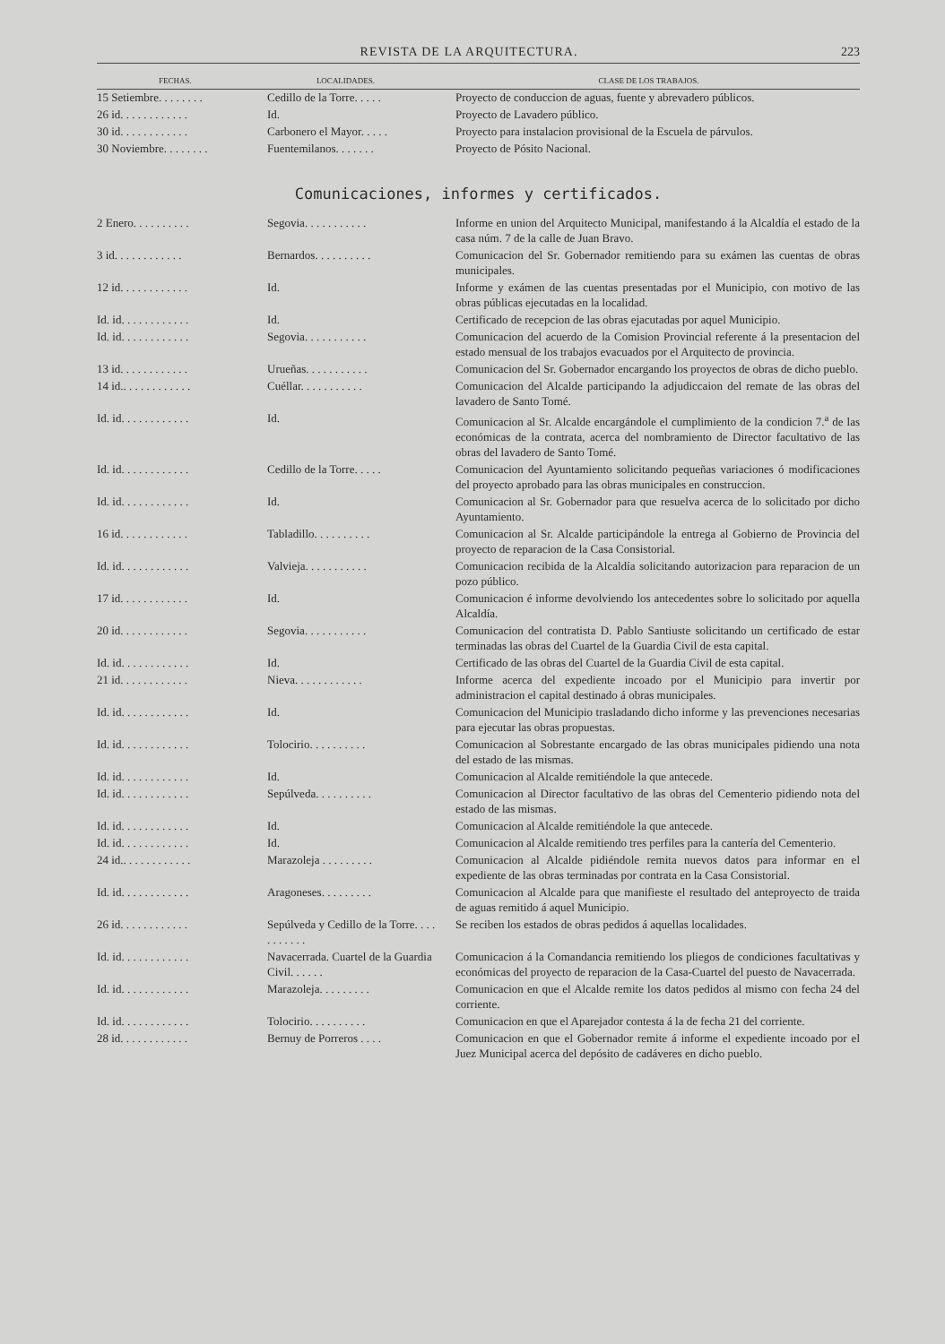REVISTA DE LA ARQUITECTURA. 223
| FECHAS. | LOCALIDADES. | CLASE DE LOS TRABAJOS. |
| --- | --- | --- |
| 15 Setiembre. . . . . . . . | Cedillo de la Torre. . . . . | Proyecto de conduccion de aguas, fuente y abrevadero públicos. |
| 26 id. . . . . . . . . . . . | Id. | Proyecto de Lavadero público. |
| 30 id. . . . . . . . . . . . | Carbonero el Mayor. . . . . | Proyecto para instalacion provisional de la Escuela de párvulos. |
| 30 Noviembre. . . . . . . . | Fuentemilanos. . . . . . . | Proyecto de Pósito Nacional. |
Comunicaciones, informes y certificados.
| 2 Enero. . . . . . . . . . | Segovia. . . . . . . . . . . | Informe en union del Arquitecto Municipal, manifestando á la Alcaldía el estado de la casa núm. 7 de la calle de Juan Bravo. |
| 3 id. . . . . . . . . . . . | Bernardos. . . . . . . . . . | Comunicacion del Sr. Gobernador remitiendo para su exámen las cuentas de obras municipales. |
| 12 id. . . . . . . . . . . . | Id. | Informe y exámen de las cuentas presentadas por el Municipio, con motivo de las obras públicas ejecutadas en la localidad. |
| Id. id. . . . . . . . . . . . | Id. | Certificado de recepcion de las obras ejacutadas por aquel Municipio. |
| Id. id. . . . . . . . . . . . | Segovia. . . . . . . . . . . | Comunicacion del acuerdo de la Comision Provincial referente á la presentacion del estado mensual de los trabajos evacuados por el Arquitecto de provincia. |
| 13 id. . . . . . . . . . . . | Urueñas. . . . . . . . . . . | Comunicacion del Sr. Gobernador encargando los proyectos de obras de dicho pueblo. |
| 14 id.. . . . . . . . . . . . | Cuéllar. . . . . . . . . . . | Comunicacion del Alcalde participando la adjudiccaion del remate de las obras del lavadero de Santo Tomé. |
| Id. id. . . . . . . . . . . . | Id. | Comunicacion al Sr. Alcalde encargándole el cumplimiento de la condicion 7.<sup>a</sup> de las económicas de la contrata, acerca del nombramiento de Director facultativo de las obras del lavadero de Santo Tomé. |
| Id. id. . . . . . . . . . . . | Cedillo de la Torre. . . . . | Comunicacion del Ayuntamiento solicitando pequeñas variaciones ó modificaciones del proyecto aprobado para las obras municipales en construccion. |
| Id. id. . . . . . . . . . . . | Id. | Comunicacion al Sr. Gobernador para que resuelva acerca de lo solicitado por dicho Ayuntamiento. |
| 16 id. . . . . . . . . . . . | Tabladillo. . . . . . . . . . | Comunicacion al Sr. Alcalde participándole la entrega al Gobierno de Provincia del proyecto de reparacion de la Casa Consistorial. |
| Id. id. . . . . . . . . . . . | Valvieja. . . . . . . . . . . | Comunicacion recibida de la Alcaldía solicitando autorizacion para reparacion de un pozo público. |
| 17 id. . . . . . . . . . . . | Id. | Comunicacion é informe devolviendo los antecedentes sobre lo solicitado por aquella Alcaldía. |
| 20 id. . . . . . . . . . . . | Segovia. . . . . . . . . . . | Comunicacion del contratista D. Pablo Santiuste solicitando un certificado de estar terminadas las obras del Cuartel de la Guardia Civil de esta capital. |
| Id. id. . . . . . . . . . . . | Id. | Certificado de las obras del Cuartel de la Guardia Civil de esta capital. |
| 21 id. . . . . . . . . . . . | Nieva. . . . . . . . . . . . | Informe acerca del expediente incoado por el Municipio para invertir por administracion el capital destinado á obras municipales. |
| Id. id. . . . . . . . . . . . | Id. | Comunicacion del Municipio trasladando dicho informe y las prevenciones necesarias para ejecutar las obras propuestas. |
| Id. id. . . . . . . . . . . . | Tolocirio. . . . . . . . . . | Comunicacion al Sobrestante encargado de las obras municipales pidiendo una nota del estado de las mismas. |
| Id. id. . . . . . . . . . . . | Id. | Comunicacion al Alcalde remitiéndole la que antecede. |
| Id. id. . . . . . . . . . . . | Sepúlveda. . . . . . . . . . | Comunicacion al Director facultativo de las obras del Cementerio pidiendo nota del estado de las mismas. |
| Id. id. . . . . . . . . . . . | Id. | Comunicacion al Alcalde remitiéndole la que antecede. |
| Id. id. . . . . . . . . . . . | Id. | Comunicacion al Alcalde remitiendo tres perfiles para la cantería del Cementerio. |
| 24 id.. . . . . . . . . . . . | Marazoleja . . . . . . . . . | Comunicacion al Alcalde pidiéndole remita nuevos datos para informar en el expediente de las obras terminadas por contrata en la Casa Consistorial. |
| Id. id. . . . . . . . . . . . | Aragoneses. . . . . . . . . | Comunicacion al Alcalde para que manifieste el resultado del anteproyecto de traida de aguas remitido á aquel Municipio. |
| 26 id. . . . . . . . . . . . | Sepúlveda y Cedillo de la Torre. . . . . . . . . . . | Se reciben los estados de obras pedidos á aquellas localidades. |
| Id. id. . . . . . . . . . . . | Navacerrada. Cuartel de la Guardia Civil. . . . . . | Comunicacion á la Comandancia remitiendo los pliegos de condiciones facultativas y económicas del proyecto de reparacion de la Casa-Cuartel del puesto de Navacerrada. |
| Id. id. . . . . . . . . . . . | Marazoleja. . . . . . . . . | Comunicacion en que el Alcalde remite los datos pedidos al mismo con fecha 24 del corriente. |
| Id. id. . . . . . . . . . . . | Tolocirio. . . . . . . . . . | Comunicacion en que el Aparejador contesta á la de fecha 21 del corriente. |
| 28 id. . . . . . . . . . . . | Bernuy de Porreros . . . . | Comunicacion en que el Gobernador remite á informe el expediente incoado por el Juez Municipal acerca del depósito de cadáveres en dicho pueblo. |